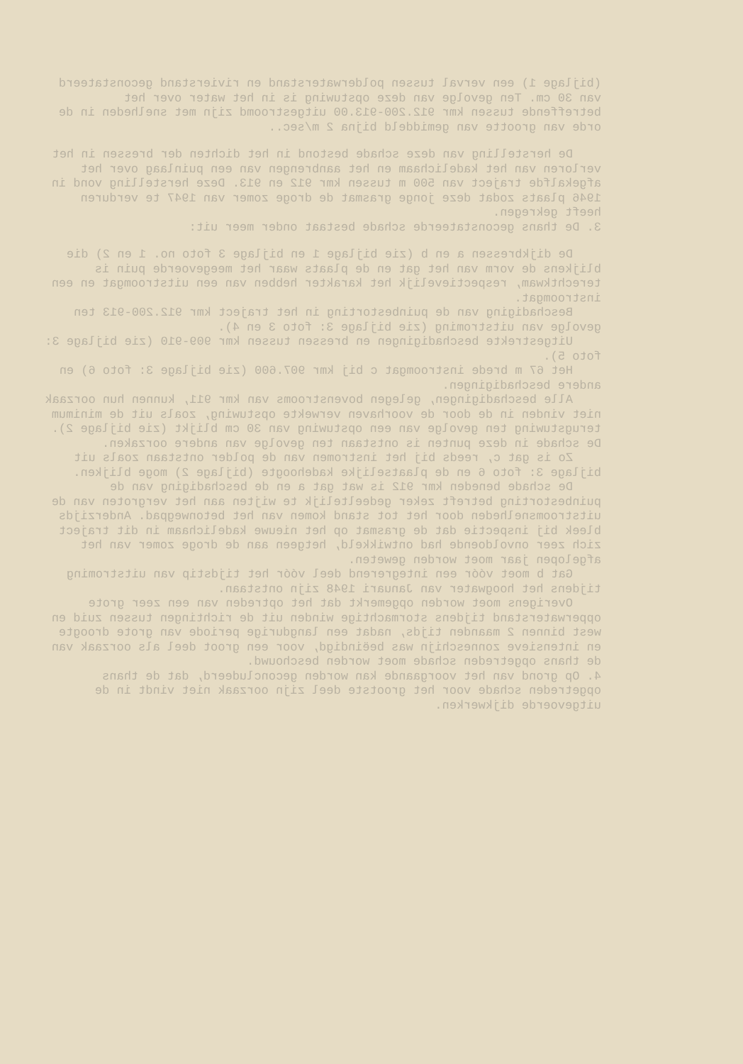(bijlage 1) een verval tussen polderwaterstand en rivierstand geconstateerd van 30 cm. Ten gevolge van deze opstuwing is in het water over het betreffende tussen kmr 912.200-913.00 uitgestroomd zijn met snelheden in de orde van grootte van gemiddeld bijna 2 m/sec..
De herstelling van deze schade bestond in het dichten der bressen in het verloren van het kadelichaam en het aanbrengen van een puinlaag over het afgekalfde traject van 500 m tussen kmr 912 en 913. Deze herstelling vond in 1946 plaats zodat deze jonge grasmat de droge zomer van 1947 te verduren heeft gekregen.
3. De thans geconstateerde schade bestaat onder meer uit:
De dijkbressen a en b (zie bijlage 1 en bijlage 3 foto no. 1 en 2) die blijkens de vorm van het gat en de plaats waar het meegevoerde puin is terechtkwam, respectievelijk het karakter hebben van een uitstroomgat en een instroomgat.
Beschadiging van de puinbestorting in het traject kmr 912.200-913 ten gevolge van uitstroming (zie bijlage 3: foto 3 en 4).
Uitgestrekte beschadigingen en bressen tussen kmr 909-910 (zie bijlage 3: foto 5).
Het 67 m brede instroomgat c bij kmr 907.600 (zie bijlage 3: foto 6) en andere beschadigingen.
Alle beschadigingen, gelegen bovenstrooms van kmr 911, kunnen hun oorzaak niet vinden in de door de voorhaven verwekte opstuwing, zoals uit de minimum terugstuwing ten gevolge van een opstuwing van 30 cm blijkt (zie bijlage 2). De schade in deze punten is ontstaan ten gevolge van andere oorzaken.
Zo is gat c, reeds bij het instromen van de polder ontstaan zoals uit bijlage 3: foto 6 en de plaatselijke kadehoogte (bijlage 2) moge blijken.
De schade beneden kmr 912 is wat gat a en de beschadiging van de puinbestorting betreft zeker gedeeltelijk te wijten aan het vergroten van de uitstroomsnelheden door het tot stand komen van het betonwegpad. Anderzijds bleek bij inspectie dat de grasmat op het nieuwe kadelichaam in dit traject zich zeer onvoldoende had ontwikkeld, hetgeen aan de droge zomer van het afgelopen jaar moet worden geweten.
Gat b moet vóór een integrerend deel vóór het tijdstip van uitstroming tijdens het hoogwater van Januari 1948 zijn ontstaan.
Overigens moet worden opgemerkt dat het optreden van een zeer grote opperwaterstand tijdens stormachtige winden uit de richtingen tussen zuid en west binnen 2 maanden tijds, nadat een langdurige periode van grote droogte en intensieve zonneschijn was beëindigd, voor een groot deel als oorzaak van de thans opgetreden schade moet worden beschouwd.
4. Op grond van het voorgaande kan worden geconcludeerd, dat de thans opgetreden schade voor het grootste deel zijn oorzaak niet vindt in de uitgevoerde dijkwerken.